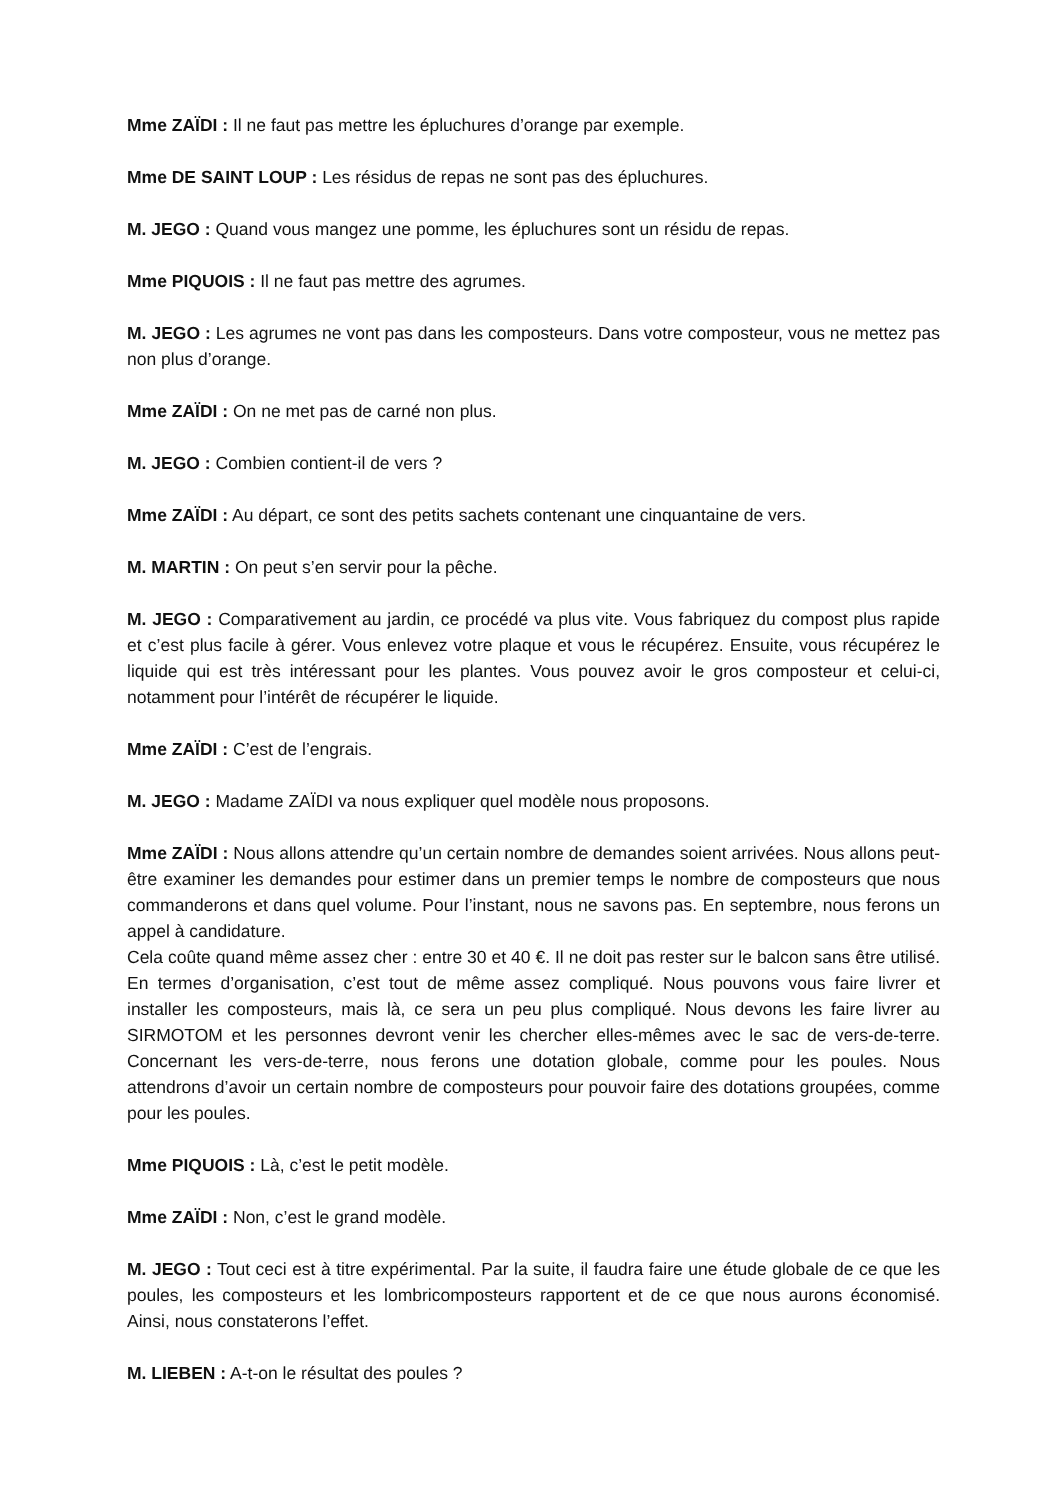Mme ZAÏDI : Il ne faut pas mettre les épluchures d’orange par exemple.
Mme DE SAINT LOUP : Les résidus de repas ne sont pas des épluchures.
M. JEGO : Quand vous mangez une pomme, les épluchures sont un résidu de repas.
Mme PIQUOIS : Il ne faut pas mettre des agrumes.
M. JEGO : Les agrumes ne vont pas dans les composteurs. Dans votre composteur, vous ne mettez pas non plus d’orange.
Mme ZAÏDI : On ne met pas de carné non plus.
M. JEGO : Combien contient-il de vers ?
Mme ZAÏDI : Au départ, ce sont des petits sachets contenant une cinquantaine de vers.
M. MARTIN : On peut s’en servir pour la pêche.
M. JEGO : Comparativement au jardin, ce procédé va plus vite. Vous fabriquez du compost plus rapide et c’est plus facile à gérer. Vous enlevez votre plaque et vous le récupérez. Ensuite, vous récupérez le liquide qui est très intéressant pour les plantes. Vous pouvez avoir le gros composteur et celui-ci, notamment pour l’intérêt de récupérer le liquide.
Mme ZAÏDI : C’est de l’engrais.
M. JEGO : Madame ZAÏDI va nous expliquer quel modèle nous proposons.
Mme ZAÏDI : Nous allons attendre qu’un certain nombre de demandes soient arrivées. Nous allons peut-être examiner les demandes pour estimer dans un premier temps le nombre de composteurs que nous commanderons et dans quel volume. Pour l’instant, nous ne savons pas. En septembre, nous ferons un appel à candidature.
Cela coûte quand même assez cher : entre 30 et 40 €. Il ne doit pas rester sur le balcon sans être utilisé. En termes d’organisation, c’est tout de même assez compliqué. Nous pouvons vous faire livrer et installer les composteurs, mais là, ce sera un peu plus compliqué. Nous devons les faire livrer au SIRMOTOM et les personnes devront venir les chercher elles-mêmes avec le sac de vers-de-terre. Concernant les vers-de-terre, nous ferons une dotation globale, comme pour les poules. Nous attendrons d’avoir un certain nombre de composteurs pour pouvoir faire des dotations groupées, comme pour les poules.
Mme PIQUOIS : Là, c’est le petit modèle.
Mme ZAÏDI : Non, c’est le grand modèle.
M. JEGO : Tout ceci est à titre expérimental. Par la suite, il faudra faire une étude globale de ce que les poules, les composteurs et les lombricomposteurs rapportent et de ce que nous aurons économisé. Ainsi, nous constaterons l’effet.
M. LIEBEN : A-t-on le résultat des poules ?